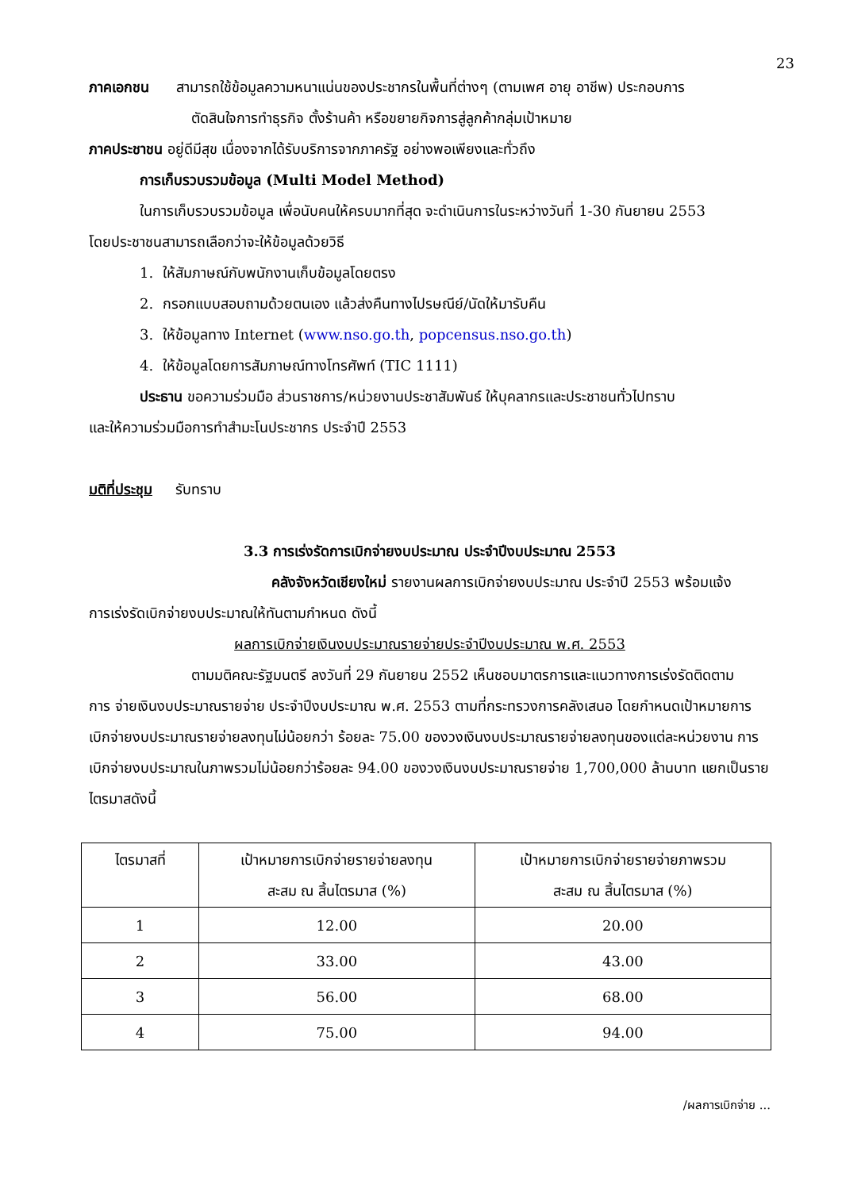23
ภาคเอกชน สามารถใช้ข้อมูลความหนาแน่นของประชากรในพื้นที่ต่างๆ (ตามเพศ อายุ อาชีพ) ประกอบการ
ตัดสินใจการทำธุรกิจ ตั้งร้านค้า หรือขยายกิจการสู่ลูกค้ากลุ่มเป้าหมาย
ภาคประชาชน อยู่ดีมีสุข เนื่องจากได้รับบริการจากภาครัฐ อย่างพอเพียงและทั่วถึง
การเก็บรวบรวมข้อมูล (Multi Model Method)
ในการเก็บรวบรวมข้อมูล เพื่อนับคนให้ครบมากที่สุด จะดำเนินการในระหว่างวันที่ 1-30 กันยายน 2553
โดยประชาชนสามารถเลือกว่าจะให้ข้อมูลด้วยวิธี
1. ให้สัมภาษณ์กับพนักงานเก็บข้อมูลโดยตรง
2. กรอกแบบสอบถามด้วยตนเอง แล้วส่งคืนทางไปรษณีย์/นัดให้มารับคืน
3. ให้ข้อมูลทาง Internet (www.nso.go.th, popcensus.nso.go.th)
4. ให้ข้อมูลโดยการสัมภาษณ์ทางโทรศัพท์ (TIC 1111)
ประธาน ขอความร่วมมือ ส่วนราชการ/หน่วยงานประชาสัมพันธ์ ให้บุคลากรและประชาชนทั่วไปทราบ
และให้ความร่วมมือการทำสำมะโนประชากร ประจำปี 2553
มติที่ประชุม รับทราบ
3.3 การเร่งรัดการเบิกจ่ายงบประมาณ ประจำปีงบประมาณ 2553
คลังจังหวัดเชียงใหม่ รายงานผลการเบิกจ่ายงบประมาณ ประจำปี 2553 พร้อมแจ้ง
การเร่งรัดเบิกจ่ายงบประมาณให้ทันตามกำหนด ดังนี้
ผลการเบิกจ่ายเงินงบประมาณรายจ่ายประจำปีงบประมาณ พ.ศ. 2553
ตามมติคณะรัฐมนตรี ลงวันที่ 29 กันยายน 2552 เห็นชอบมาตรการและแนวทางการเร่งรัดติดตาม
การ จ่ายเงินงบประมาณรายจ่าย ประจำปีงบประมาณ พ.ศ. 2553 ตามที่กระทรวงการคลังเสนอ โดยกำหนดเป้าหมายการเบิกจ่ายงบประมาณรายจ่ายลงทุนไม่น้อยกว่า ร้อยละ 75.00 ของวงเงินงบประมาณรายจ่ายลงทุนของแต่ละหน่วยงาน การเบิกจ่ายงบประมาณในภาพรวมไม่น้อยกว่าร้อยละ 94.00 ของวงเงินงบประมาณรายจ่าย 1,700,000 ล้านบาท แยกเป็นรายไตรมาสดังนี้
| ไตรมาสที่ | เป้าหมายการเบิกจ่ายรายจ่ายลงทุน สะสม ณ สิ้นไตรมาส (%) | เป้าหมายการเบิกจ่ายรายจ่ายภาพรวม สะสม ณ สิ้นไตรมาส (%) |
| 1 | 12.00 | 20.00 |
| 2 | 33.00 | 43.00 |
| 3 | 56.00 | 68.00 |
| 4 | 75.00 | 94.00 |
/ผลการเบิกจ่าย ...